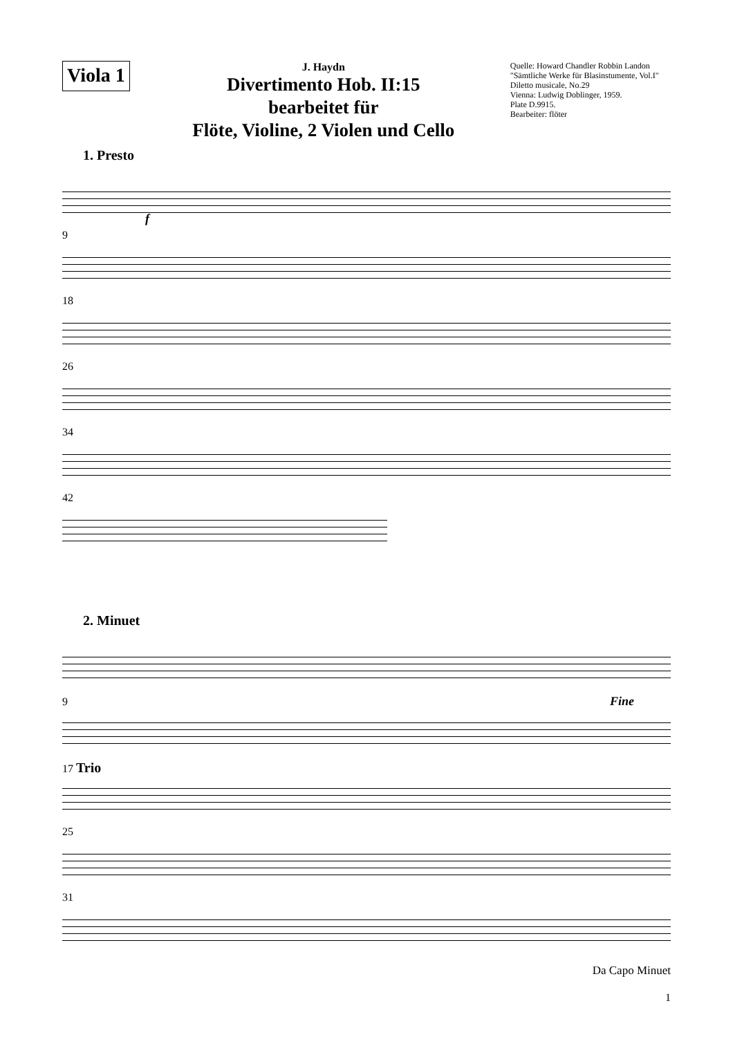Viola 1
J. Haydn
Divertimento Hob. II:15
bearbeitet für
Flöte, Violine, 2 Violen und Cello
Quelle: Howard Chandler Robbin Landon
"Sämtliche Werke für Blasinstumente, Vol.I"
Diletto musicale, No.29
Vienna: Ludwig Doblinger, 1959.
Plate D.9915.
Bearbeiter: flöter
1. Presto
f
9
18
26
34
42
2. Minuet
9 Fine
17 Trio
25
31
Da Capo Minuet
1